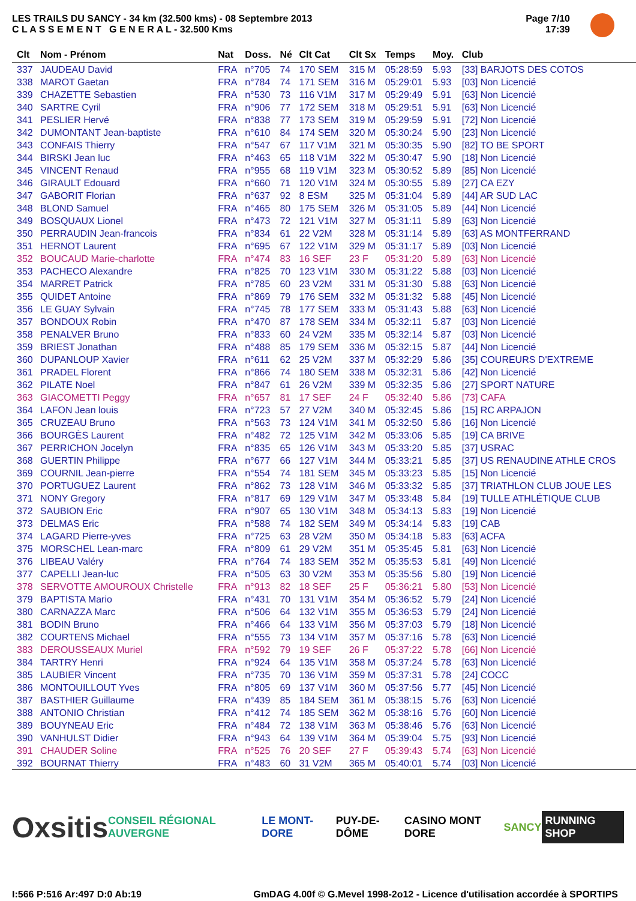LES TRAILS DU SANCY - 34 km (32.500 kms) - 08 Septembre 2013
C L A S S E M E N T G E N E R A L - 32.500 Kms
Page 7/10
17:39
| Clt | Nom - Prénom | Nat | Doss. | Né | Clt Cat | Clt Sx | Temps | Moy. | Club |
| --- | --- | --- | --- | --- | --- | --- | --- | --- | --- |
| 337 | JAUDEAU David | FRA | n°705 | 74 | 170 SEM | 315 M | 05:28:59 | 5.93 | [33] BARJOTS DES COTOS |
| 338 | MAROT Gaetan | FRA | n°784 | 74 | 171 SEM | 316 M | 05:29:01 | 5.93 | [03] Non Licencié |
| 339 | CHAZETTE Sebastien | FRA | n°530 | 73 | 116 V1M | 317 M | 05:29:49 | 5.91 | [63] Non Licencié |
| 340 | SARTRE Cyril | FRA | n°906 | 77 | 172 SEM | 318 M | 05:29:51 | 5.91 | [63] Non Licencié |
| 341 | PESLIER Hervé | FRA | n°838 | 77 | 173 SEM | 319 M | 05:29:59 | 5.91 | [72] Non Licencié |
| 342 | DUMONTANT Jean-baptiste | FRA | n°610 | 84 | 174 SEM | 320 M | 05:30:24 | 5.90 | [23] Non Licencié |
| 343 | CONFAIS Thierry | FRA | n°547 | 67 | 117 V1M | 321 M | 05:30:35 | 5.90 | [82] TO BE SPORT |
| 344 | BIRSKI Jean luc | FRA | n°463 | 65 | 118 V1M | 322 M | 05:30:47 | 5.90 | [18] Non Licencié |
| 345 | VINCENT Renaud | FRA | n°955 | 68 | 119 V1M | 323 M | 05:30:52 | 5.89 | [85] Non Licencié |
| 346 | GIRAULT Edouard | FRA | n°660 | 71 | 120 V1M | 324 M | 05:30:55 | 5.89 | [27] CA EZY |
| 347 | GABORIT Florian | FRA | n°637 | 92 | 8 ESM | 325 M | 05:31:04 | 5.89 | [44] AR SUD LAC |
| 348 | BLOND Samuel | FRA | n°465 | 80 | 175 SEM | 326 M | 05:31:05 | 5.89 | [44] Non Licencié |
| 349 | BOSQUAUX Lionel | FRA | n°473 | 72 | 121 V1M | 327 M | 05:31:11 | 5.89 | [63] Non Licencié |
| 350 | PERRAUDIN Jean-francois | FRA | n°834 | 61 | 22 V2M | 328 M | 05:31:14 | 5.89 | [63] AS MONTFERRAND |
| 351 | HERNOT Laurent | FRA | n°695 | 67 | 122 V1M | 329 M | 05:31:17 | 5.89 | [03] Non Licencié |
| 352 | BOUCAUD Marie-charlotte | FRA | n°474 | 83 | 16 SEF | 23 F | 05:31:20 | 5.89 | [63] Non Licencié |
| 353 | PACHECO Alexandre | FRA | n°825 | 70 | 123 V1M | 330 M | 05:31:22 | 5.88 | [03] Non Licencié |
| 354 | MARRET Patrick | FRA | n°785 | 60 | 23 V2M | 331 M | 05:31:30 | 5.88 | [63] Non Licencié |
| 355 | QUIDET Antoine | FRA | n°869 | 79 | 176 SEM | 332 M | 05:31:32 | 5.88 | [45] Non Licencié |
| 356 | LE GUAY Sylvain | FRA | n°745 | 78 | 177 SEM | 333 M | 05:31:43 | 5.88 | [63] Non Licencié |
| 357 | BONDOUX Robin | FRA | n°470 | 87 | 178 SEM | 334 M | 05:32:11 | 5.87 | [03] Non Licencié |
| 358 | PENALVER Bruno | FRA | n°833 | 60 | 24 V2M | 335 M | 05:32:14 | 5.87 | [03] Non Licencié |
| 359 | BRIEST Jonathan | FRA | n°488 | 85 | 179 SEM | 336 M | 05:32:15 | 5.87 | [44] Non Licencié |
| 360 | DUPANLOUP Xavier | FRA | n°611 | 62 | 25 V2M | 337 M | 05:32:29 | 5.86 | [35] COUREURS D'EXTREME |
| 361 | PRADEL Florent | FRA | n°866 | 74 | 180 SEM | 338 M | 05:32:31 | 5.86 | [42] Non Licencié |
| 362 | PILATE Noel | FRA | n°847 | 61 | 26 V2M | 339 M | 05:32:35 | 5.86 | [27] SPORT NATURE |
| 363 | GIACOMETTI Peggy | FRA | n°657 | 81 | 17 SEF | 24 F | 05:32:40 | 5.86 | [73] CAFA |
| 364 | LAFON Jean louis | FRA | n°723 | 57 | 27 V2M | 340 M | 05:32:45 | 5.86 | [15] RC ARPAJON |
| 365 | CRUZEAU Bruno | FRA | n°563 | 73 | 124 V1M | 341 M | 05:32:50 | 5.86 | [16] Non Licencié |
| 366 | BOURGÈS Laurent | FRA | n°482 | 72 | 125 V1M | 342 M | 05:33:06 | 5.85 | [19] CA BRIVE |
| 367 | PERRICHON Jocelyn | FRA | n°835 | 65 | 126 V1M | 343 M | 05:33:20 | 5.85 | [37] USRAC |
| 368 | GUERTIN Philippe | FRA | n°677 | 66 | 127 V1M | 344 M | 05:33:21 | 5.85 | [37] US RENAUDINE ATHLE CROS |
| 369 | COURNIL Jean-pierre | FRA | n°554 | 74 | 181 SEM | 345 M | 05:33:23 | 5.85 | [15] Non Licencié |
| 370 | PORTUGUEZ Laurent | FRA | n°862 | 73 | 128 V1M | 346 M | 05:33:32 | 5.85 | [37] TRIATHLON CLUB JOUE LES |
| 371 | NONY Gregory | FRA | n°817 | 69 | 129 V1M | 347 M | 05:33:48 | 5.84 | [19] TULLE ATHLÉTIQUE CLUB |
| 372 | SAUBION Eric | FRA | n°907 | 65 | 130 V1M | 348 M | 05:34:13 | 5.83 | [19] Non Licencié |
| 373 | DELMAS Eric | FRA | n°588 | 74 | 182 SEM | 349 M | 05:34:14 | 5.83 | [19] CAB |
| 374 | LAGARD Pierre-yves | FRA | n°725 | 63 | 28 V2M | 350 M | 05:34:18 | 5.83 | [63] ACFA |
| 375 | MORSCHEL Lean-marc | FRA | n°809 | 61 | 29 V2M | 351 M | 05:35:45 | 5.81 | [63] Non Licencié |
| 376 | LIBEAU Valéry | FRA | n°764 | 74 | 183 SEM | 352 M | 05:35:53 | 5.81 | [49] Non Licencié |
| 377 | CAPELLI Jean-luc | FRA | n°505 | 63 | 30 V2M | 353 M | 05:35:56 | 5.80 | [19] Non Licencié |
| 378 | SERVOTTE AMOUROUX Christelle | FRA | n°913 | 82 | 18 SEF | 25 F | 05:36:21 | 5.80 | [53] Non Licencié |
| 379 | BAPTISTA Mario | FRA | n°431 | 70 | 131 V1M | 354 M | 05:36:52 | 5.79 | [24] Non Licencié |
| 380 | CARNAZZA Marc | FRA | n°506 | 64 | 132 V1M | 355 M | 05:36:53 | 5.79 | [24] Non Licencié |
| 381 | BODIN Bruno | FRA | n°466 | 64 | 133 V1M | 356 M | 05:37:03 | 5.79 | [18] Non Licencié |
| 382 | COURTENS Michael | FRA | n°555 | 73 | 134 V1M | 357 M | 05:37:16 | 5.78 | [63] Non Licencié |
| 383 | DEROUSSEAUX Muriel | FRA | n°592 | 79 | 19 SEF | 26 F | 05:37:22 | 5.78 | [66] Non Licencié |
| 384 | TARTRY Henri | FRA | n°924 | 64 | 135 V1M | 358 M | 05:37:24 | 5.78 | [63] Non Licencié |
| 385 | LAUBIER Vincent | FRA | n°735 | 70 | 136 V1M | 359 M | 05:37:31 | 5.78 | [24] COCC |
| 386 | MONTOUILLOUT Yves | FRA | n°805 | 69 | 137 V1M | 360 M | 05:37:56 | 5.77 | [45] Non Licencié |
| 387 | BASTHIER Guillaume | FRA | n°439 | 85 | 184 SEM | 361 M | 05:38:15 | 5.76 | [63] Non Licencié |
| 388 | ANTONIO Christian | FRA | n°412 | 74 | 185 SEM | 362 M | 05:38:16 | 5.76 | [60] Non Licencié |
| 389 | BOUYNEAU Eric | FRA | n°484 | 72 | 138 V1M | 363 M | 05:38:46 | 5.76 | [63] Non Licencié |
| 390 | VANHULST Didier | FRA | n°943 | 64 | 139 V1M | 364 M | 05:39:04 | 5.75 | [93] Non Licencié |
| 391 | CHAUDER Soline | FRA | n°525 | 76 | 20 SEF | 27 F | 05:39:43 | 5.74 | [63] Non Licencié |
| 392 | BOURNAT Thierry | FRA | n°483 | 60 | 31 V2M | 365 M | 05:40:01 | 5.74 | [03] Non Licencié |
Oxsitis CONSEIL RÉGIONAL AUVERGNE LE MONT-DORE PUY-DE-DÔME CASINO MONT DORE SANCY RUNNING SHOP
I:566 P:516 Ar:497 D:0 Ab:19 GmDAG 4.00f © G.Mevel 1998-2o12 - Licence d'utilisation accordée à SPORTIPS